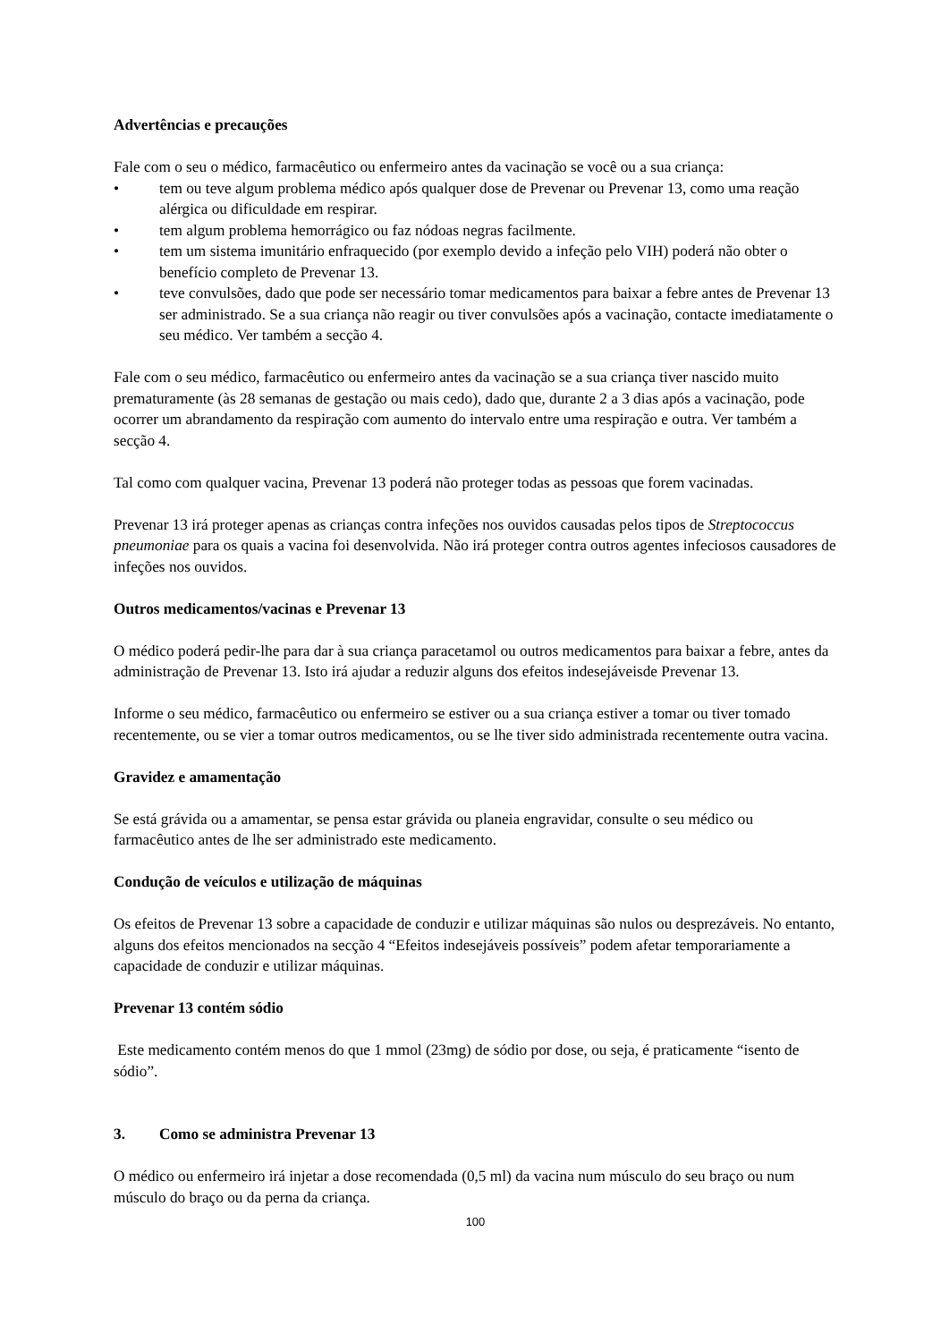Advertências e precauções
Fale com o seu o médico, farmacêutico ou enfermeiro antes da vacinação se você ou a sua criança:
• tem ou teve algum problema médico após qualquer dose de Prevenar ou Prevenar 13, como uma reação alérgica ou dificuldade em respirar.
• tem algum problema hemorrágico ou faz nódoas negras facilmente.
• tem um sistema imunitário enfraquecido (por exemplo devido a infeção pelo VIH) poderá não obter o benefício completo de Prevenar 13.
• teve convulsões, dado que pode ser necessário tomar medicamentos para baixar a febre antes de Prevenar 13 ser administrado. Se a sua criança não reagir ou tiver convulsões após a vacinação, contacte imediatamente o seu médico. Ver também a secção 4.
Fale com o seu médico, farmacêutico ou enfermeiro antes da vacinação se a sua criança tiver nascido muito prematuramente (às 28 semanas de gestação ou mais cedo), dado que, durante 2 a 3 dias após a vacinação, pode ocorrer um abrandamento da respiração com aumento do intervalo entre uma respiração e outra. Ver também a secção 4.
Tal como com qualquer vacina, Prevenar 13 poderá não proteger todas as pessoas que forem vacinadas.
Prevenar 13 irá proteger apenas as crianças contra infeções nos ouvidos causadas pelos tipos de Streptococcus pneumoniae para os quais a vacina foi desenvolvida. Não irá proteger contra outros agentes infeciosos causadores de infeções nos ouvidos.
Outros medicamentos/vacinas e Prevenar 13
O médico poderá pedir-lhe para dar à sua criança paracetamol ou outros medicamentos para baixar a febre, antes da administração de Prevenar 13. Isto irá ajudar a reduzir alguns dos efeitos indesejáveisde Prevenar 13.
Informe o seu médico, farmacêutico ou enfermeiro se estiver ou a sua criança estiver a tomar ou tiver tomado recentemente, ou se vier a tomar outros medicamentos, ou se lhe tiver sido administrada recentemente outra vacina.
Gravidez e amamentação
Se está grávida ou a amamentar, se pensa estar grávida ou planeia engravidar, consulte o seu médico ou farmacêutico antes de lhe ser administrado este medicamento.
Condução de veículos e utilização de máquinas
Os efeitos de Prevenar 13 sobre a capacidade de conduzir e utilizar máquinas são nulos ou desprezáveis. No entanto, alguns dos efeitos mencionados na secção 4 “Efeitos indesejáveis possíveis” podem afetar temporariamente a capacidade de conduzir e utilizar máquinas.
Prevenar 13 contém sódio
Este medicamento contém menos do que 1 mmol (23mg) de sódio por dose, ou seja, é praticamente “isento de sódio”.
3. Como se administra Prevenar 13
O médico ou enfermeiro irá injetar a dose recomendada (0,5 ml) da vacina num músculo do seu braço ou num músculo do braço ou da perna da criança.
100